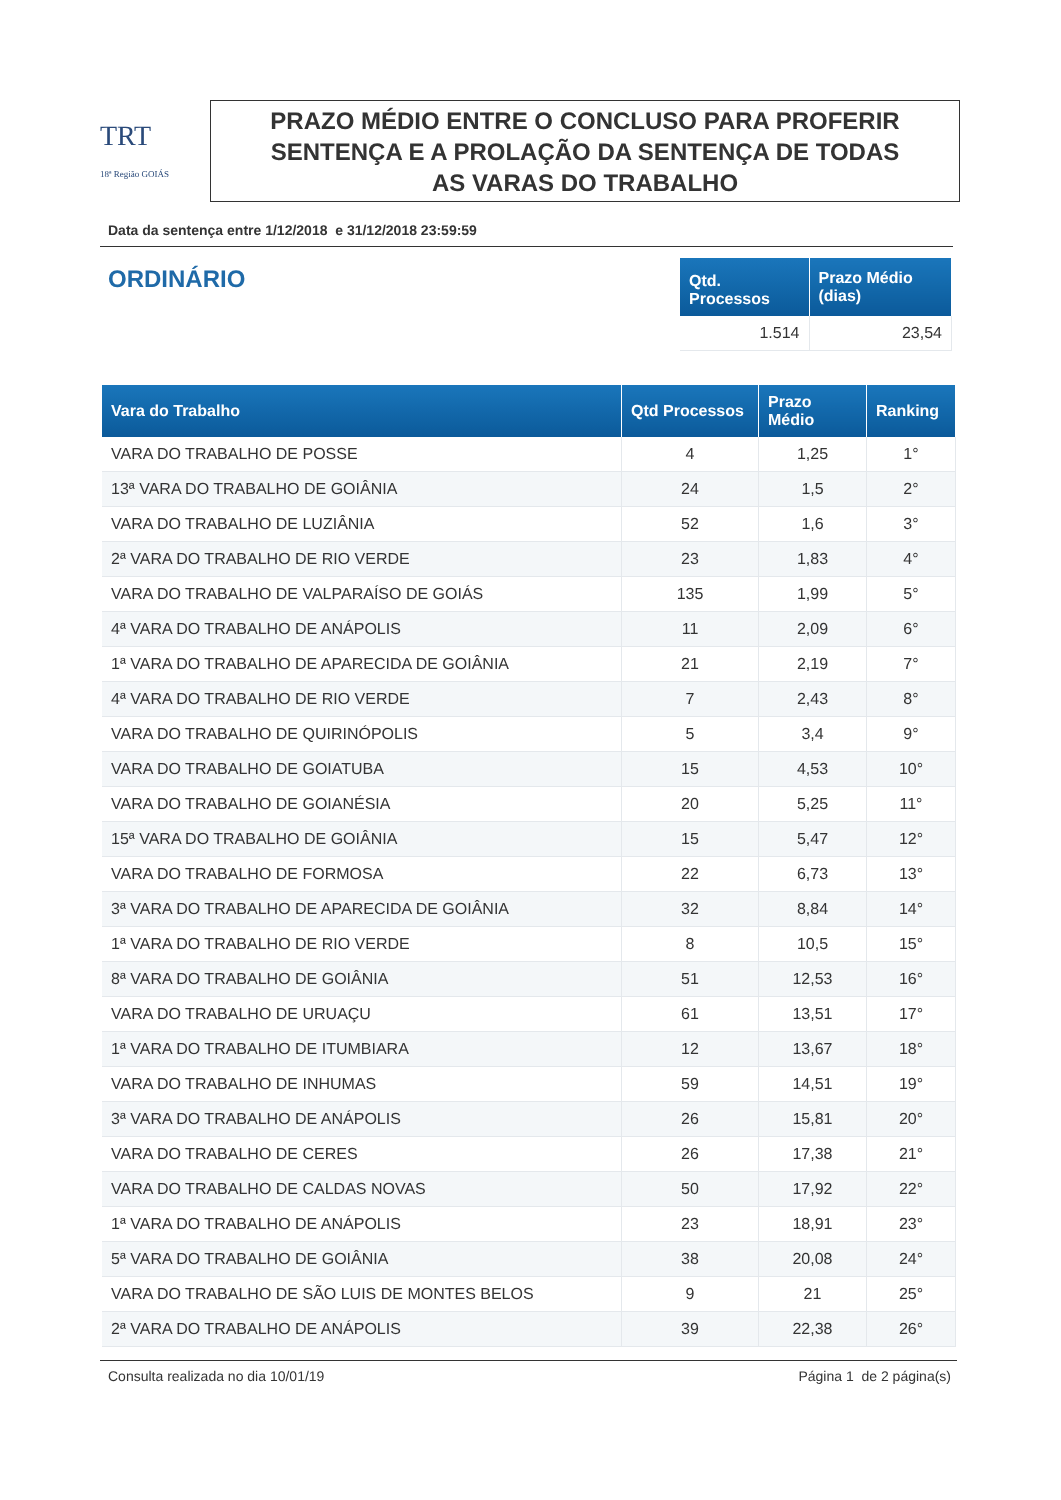TRT
18ª Região GOIÁS
PRAZO MÉDIO ENTRE O CONCLUSO PARA PROFERIR
SENTENÇA E A PROLAÇÃO DA SENTENÇA DE TODAS
AS VARAS DO TRABALHO
Data da sentença entre 1/12/2018 e 31/12/2018 23:59:59
ORDINÁRIO
| Qtd. Processos | Prazo Médio (dias) |
| --- | --- |
| 1.514 | 23,54 |
| Vara do Trabalho | Qtd Processos | Prazo Médio | Ranking |
| --- | --- | --- | --- |
| VARA DO TRABALHO DE POSSE | 4 | 1,25 | 1° |
| 13ª VARA DO TRABALHO DE GOIÂNIA | 24 | 1,5 | 2° |
| VARA DO TRABALHO DE LUZIÂNIA | 52 | 1,6 | 3° |
| 2ª VARA DO TRABALHO DE RIO VERDE | 23 | 1,83 | 4° |
| VARA DO TRABALHO DE VALPARAÍSO DE GOIÁS | 135 | 1,99 | 5° |
| 4ª VARA DO TRABALHO DE ANÁPOLIS | 11 | 2,09 | 6° |
| 1ª VARA DO TRABALHO DE APARECIDA DE GOIÂNIA | 21 | 2,19 | 7° |
| 4ª VARA DO TRABALHO DE RIO VERDE | 7 | 2,43 | 8° |
| VARA DO TRABALHO DE QUIRINÓPOLIS | 5 | 3,4 | 9° |
| VARA DO TRABALHO DE GOIATUBA | 15 | 4,53 | 10° |
| VARA DO TRABALHO DE GOIANÉSIA | 20 | 5,25 | 11° |
| 15ª VARA DO TRABALHO DE GOIÂNIA | 15 | 5,47 | 12° |
| VARA DO TRABALHO DE FORMOSA | 22 | 6,73 | 13° |
| 3ª VARA DO TRABALHO DE APARECIDA DE GOIÂNIA | 32 | 8,84 | 14° |
| 1ª VARA DO TRABALHO DE RIO VERDE | 8 | 10,5 | 15° |
| 8ª VARA DO TRABALHO DE GOIÂNIA | 51 | 12,53 | 16° |
| VARA DO TRABALHO DE URUAÇU | 61 | 13,51 | 17° |
| 1ª VARA DO TRABALHO DE ITUMBIARA | 12 | 13,67 | 18° |
| VARA DO TRABALHO DE INHUMAS | 59 | 14,51 | 19° |
| 3ª VARA DO TRABALHO DE ANÁPOLIS | 26 | 15,81 | 20° |
| VARA DO TRABALHO DE CERES | 26 | 17,38 | 21° |
| VARA DO TRABALHO DE CALDAS NOVAS | 50 | 17,92 | 22° |
| 1ª VARA DO TRABALHO DE ANÁPOLIS | 23 | 18,91 | 23° |
| 5ª VARA DO TRABALHO DE GOIÂNIA | 38 | 20,08 | 24° |
| VARA DO TRABALHO DE SÃO LUIS DE MONTES BELOS | 9 | 21 | 25° |
| 2ª VARA DO TRABALHO DE ANÁPOLIS | 39 | 22,38 | 26° |
Consulta realizada no dia 10/01/19 Página 1 de 2 página(s)